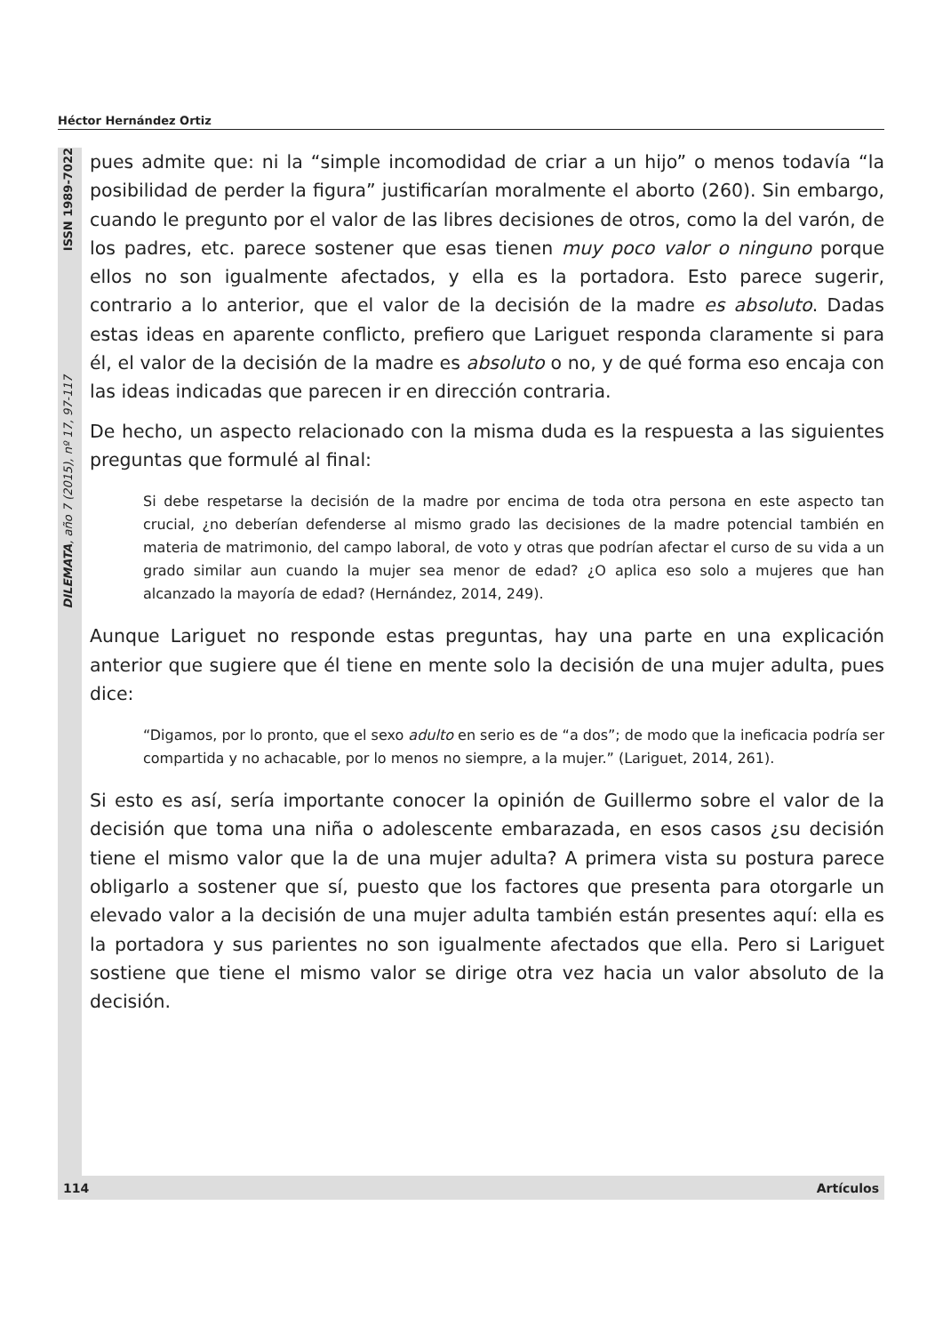Héctor Hernández Ortiz
ISSN 1989-7022
DILEMATA, año 7 (2015), nº 17, 97-117
pues admite que: ni la “simple incomodidad de criar a un hijo” o menos todavía “la posibilidad de perder la figura” justificarían moralmente el aborto (260). Sin embargo, cuando le pregunto por el valor de las libres decisiones de otros, como la del varón, de los padres, etc. parece sostener que esas tienen muy poco valor o ninguno porque ellos no son igualmente afectados, y ella es la portadora. Esto parece sugerir, contrario a lo anterior, que el valor de la decisión de la madre es absoluto. Dadas estas ideas en aparente conflicto, prefiero que Lariguet responda claramente si para él, el valor de la decisión de la madre es absoluto o no, y de qué forma eso encaja con las ideas indicadas que parecen ir en dirección contraria.
De hecho, un aspecto relacionado con la misma duda es la respuesta a las siguientes preguntas que formulé al final:
Si debe respetarse la decisión de la madre por encima de toda otra persona en este aspecto tan crucial, ¿no deberían defenderse al mismo grado las decisiones de la madre potencial también en materia de matrimonio, del campo laboral, de voto y otras que podrían afectar el curso de su vida a un grado similar aun cuando la mujer sea menor de edad? ¿O aplica eso solo a mujeres que han alcanzado la mayoría de edad? (Hernández, 2014, 249).
Aunque Lariguet no responde estas preguntas, hay una parte en una explicación anterior que sugiere que él tiene en mente solo la decisión de una mujer adulta, pues dice:
“Digamos, por lo pronto, que el sexo adulto en serio es de “a dos”; de modo que la ineficacia podría ser compartida y no achacable, por lo menos no siempre, a la mujer.” (Lariguet, 2014, 261).
Si esto es así, sería importante conocer la opinión de Guillermo sobre el valor de la decisión que toma una niña o adolescente embarazada, en esos casos ¿su decisión tiene el mismo valor que la de una mujer adulta? A primera vista su postura parece obligarlo a sostener que sí, puesto que los factores que presenta para otorgarle un elevado valor a la decisión de una mujer adulta también están presentes aquí: ella es la portadora y sus parientes no son igualmente afectados que ella. Pero si Lariguet sostiene que tiene el mismo valor se dirige otra vez hacia un valor absoluto de la decisión.
114 Artículos